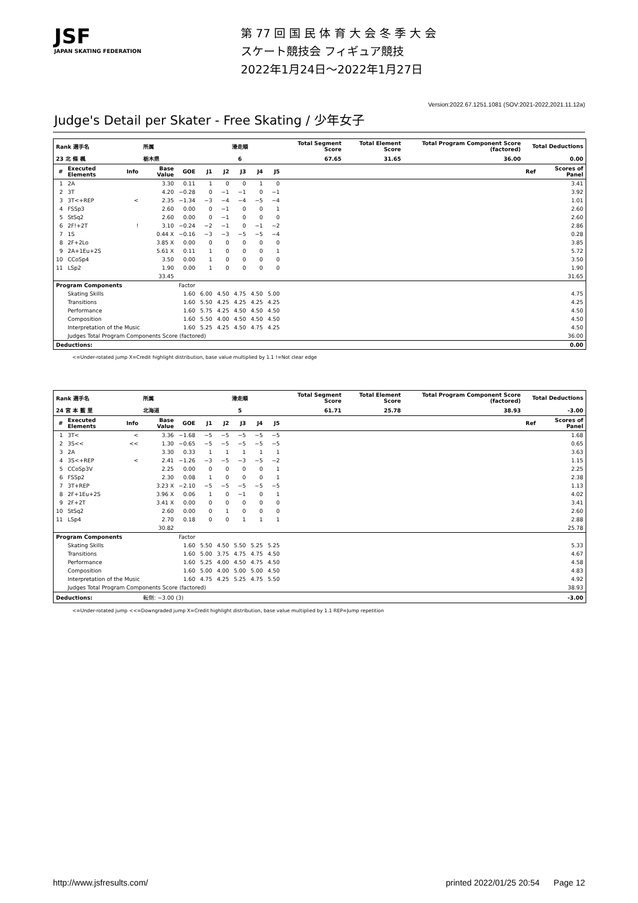JSF
JAPAN SKATING FEDERATION
第 77 回 国 民 体 育 大 会 冬 季 大 会
スケート競技会 フィギュア競技
2022年1月24日～2022年1月27日
Version:2022.67.1251.1081 (SOV:2021-2022,2021.11.12a)
Judge's Detail per Skater - Free Skating / 少年女子
| Rank 選手名 | | | 所属 | | 滑走順 | | | | | Total Segment Score | Total Element Score | Total Program Component Score (factored) | Total Deductions | |
| --- | --- | --- | --- | --- | --- | --- | --- | --- | --- | --- | --- | --- | --- | --- |
| 23 北 條 楓 | | | 栃木県 | | 6 | | | | | 67.65 | 31.65 | 36.00 | 0.00 | |
| # | Executed Elements | Info | Base Value | GOE | J1 | J2 | J3 | J4 | J5 | | | | Ref | Scores of Panel |
| 1 | 2A | | 3.30 | 0.11 | 1 | 0 | 0 | 1 | 0 | | | | | 3.41 |
| 2 | 3T | | 4.20 | −0.28 | 0 | −1 | −1 | 0 | −1 | | | | | 3.92 |
| 3 | 3T<+REP | < | 2.35 | −1.34 | −3 | −4 | −4 | −5 | −4 | | | | | 1.01 |
| 4 | FSSp3 | | 2.60 | 0.00 | 0 | −1 | 0 | 0 | 1 | | | | | 2.60 |
| 5 | StSq2 | | 2.60 | 0.00 | 0 | −1 | 0 | 0 | 0 | | | | | 2.60 |
| 6 | 2F!+2T | ! | 3.10 | −0.24 | −2 | −1 | 0 | −1 | −2 | | | | | 2.86 |
| 7 | 1S | | 0.44 X | −0.16 | −3 | −3 | −5 | −5 | −4 | | | | | 0.28 |
| 8 | 2F+2Lo | | 3.85 X | 0.00 | 0 | 0 | 0 | 0 | 0 | | | | | 3.85 |
| 9 | 2A+1Eu+2S | | 5.61 X | 0.11 | 1 | 0 | 0 | 0 | 1 | | | | | 5.72 |
| 10 | CCoSp4 | | 3.50 | 0.00 | 1 | 0 | 0 | 0 | 0 | | | | | 3.50 |
| 11 | LSp2 | | 1.90 | 0.00 | 1 | 0 | 0 | 0 | 0 | | | | | 1.90 |
| | | | 33.45 | | | | | | | | | | | 31.65 |
| Program Components | | | | Factor | | | | | | | | | | |
| | Skating Skills | | | 1.60 | 6.00 | 4.50 | 4.75 | 4.50 | 5.00 | | | | | 4.75 |
| | Transitions | | | 1.60 | 5.50 | 4.25 | 4.25 | 4.25 | 4.25 | | | | | 4.25 |
| | Performance | | | 1.60 | 5.75 | 4.25 | 4.50 | 4.50 | 4.50 | | | | | 4.50 |
| | Composition | | | 1.60 | 5.50 | 4.00 | 4.50 | 4.50 | 4.50 | | | | | 4.50 |
| | Interpretation of the Music | | | 1.60 | 5.25 | 4.25 | 4.50 | 4.75 | 4.25 | | | | | 4.50 |
| | Judges Total Program Components Score (factored) | | | | | | | | | | | | | 36.00 |
| Deductions: | | | | | | | | | | | | | | 0.00 |
<=Under-rotated jump X=Credit highlight distribution, base value multiplied by 1.1 !=Not clear edge
| Rank 選手名 | | | 所属 | | 滑走順 | | | | | Total Segment Score | Total Element Score | Total Program Component Score (factored) | Total Deductions | |
| --- | --- | --- | --- | --- | --- | --- | --- | --- | --- | --- | --- | --- | --- | --- |
| 24 宮 本 藍 里 | | | 北海道 | | 5 | | | | | 61.71 | 25.78 | 38.93 | -3.00 | |
| # | Executed Elements | Info | Base Value | GOE | J1 | J2 | J3 | J4 | J5 | | | | Ref | Scores of Panel |
| 1 | 3T< | < | 3.36 | −1.68 | −5 | −5 | −5 | −5 | −5 | | | | | 1.68 |
| 2 | 3S<< | << | 1.30 | −0.65 | −5 | −5 | −5 | −5 | −5 | | | | | 0.65 |
| 3 | 2A | | 3.30 | 0.33 | 1 | 1 | 1 | 1 | 1 | | | | | 3.63 |
| 4 | 3S<+REP | < | 2.41 | −1.26 | −3 | −5 | −3 | −5 | −2 | | | | | 1.15 |
| 5 | CCoSp3V | | 2.25 | 0.00 | 0 | 0 | 0 | 0 | 1 | | | | | 2.25 |
| 6 | FSSp2 | | 2.30 | 0.08 | 1 | 0 | 0 | 0 | 1 | | | | | 2.38 |
| 7 | 3T+REP | | 3.23 X | −2.10 | −5 | −5 | −5 | −5 | −5 | | | | | 1.13 |
| 8 | 2F+1Eu+2S | | 3.96 X | 0.06 | 1 | 0 | −1 | 0 | 1 | | | | | 4.02 |
| 9 | 2F+2T | | 3.41 X | 0.00 | 0 | 0 | 0 | 0 | 0 | | | | | 3.41 |
| 10 | StSq2 | | 2.60 | 0.00 | 0 | 1 | 0 | 0 | 0 | | | | | 2.60 |
| 11 | LSp4 | | 2.70 | 0.18 | 0 | 0 | 1 | 1 | 1 | | | | | 2.88 |
| | | | 30.82 | | | | | | | | | | | 25.78 |
| Program Components | | | | Factor | | | | | | | | | | |
| | Skating Skills | | | 1.60 | 5.50 | 4.50 | 5.50 | 5.25 | 5.25 | | | | | 5.33 |
| | Transitions | | | 1.60 | 5.00 | 3.75 | 4.75 | 4.75 | 4.50 | | | | | 4.67 |
| | Performance | | | 1.60 | 5.25 | 4.00 | 4.50 | 4.75 | 4.50 | | | | | 4.58 |
| | Composition | | | 1.60 | 5.00 | 4.00 | 5.00 | 5.00 | 4.50 | | | | | 4.83 |
| | Interpretation of the Music | | | 1.60 | 4.75 | 4.25 | 5.25 | 4.75 | 5.50 | | | | | 4.92 |
| | Judges Total Program Components Score (factored) | | | | | | | | | | | | | 38.93 |
| Deductions: | | | 転倒: −3.00 (3) | | | | | | | | | | | -3.00 |
<=Under-rotated jump <<=Downgraded jump X=Credit highlight distribution, base value multiplied by 1.1 REP=Jump repetition
http://www.jsfresults.com/ printed 2022/01/25 20:54 Page 12